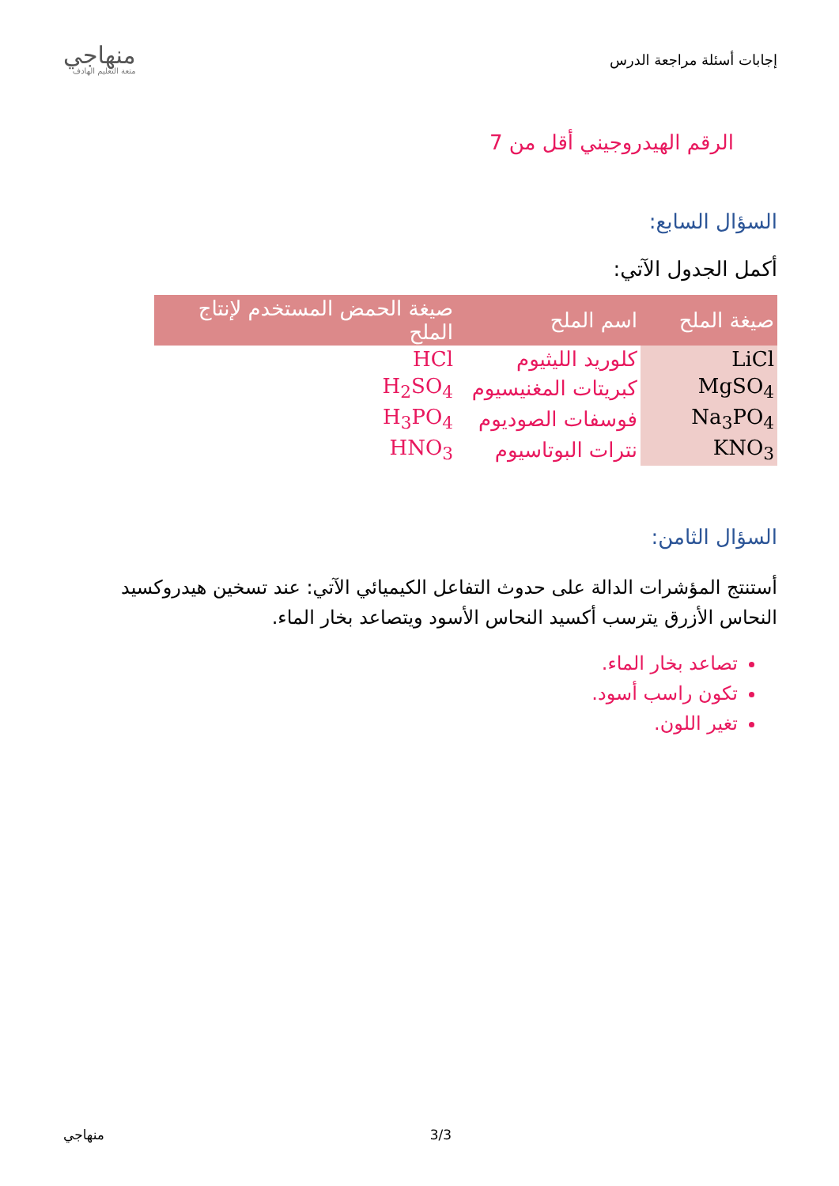إجابات أسئلة مراجعة الدرس
منهاجي
متعة التعليم الهادف
الرقم الهيدروجيني أقل من 7
السؤال السابع:
أكمل الجدول الآتي:
| صيغة الملح | اسم الملح | صيغة الحمض المستخدم لإنتاج الملح |
| --- | --- | --- |
| LiCl | كلوريد الليثيوم | HCl |
| MgSO<sub>4</sub> | كبريتات المغنيسيوم | H<sub>2</sub>SO<sub>4</sub> |
| Na<sub>3</sub>PO<sub>4</sub> | فوسفات الصوديوم | H<sub>3</sub>PO<sub>4</sub> |
| KNO<sub>3</sub> | نترات البوتاسيوم | HNO<sub>3</sub> |
السؤال الثامن:
أستنتج المؤشرات الدالة على حدوث التفاعل الكيميائي الآتي: عند تسخين هيدروكسيد النحاس الأزرق يترسب أكسيد النحاس الأسود ويتصاعد بخار الماء.
تصاعد بخار الماء.
تكون راسب أسود.
تغير اللون.
منهاجي 3/3